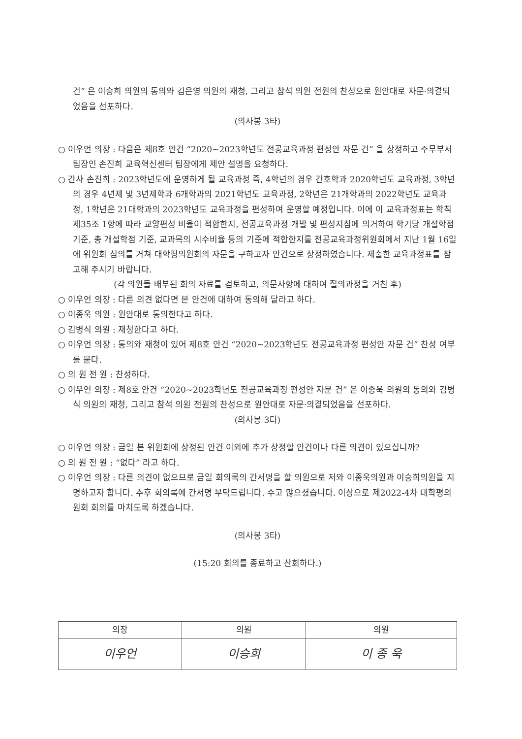건” 은 이승희 의원의 동의와 김은영 의원의 재청, 그리고 참석 의원 전원의 찬성으로 원안대로 자문·의결되었음을 선포하다.
(의사봉 3타)
○ 이우언 의장 : 다음은 제8호 안건 “2020~2023학년도 전공교육과정 편성안 자문 건” 을 상정하고 주무부서 팀장인 손진희 교육혁신센터 팀장에게 제안 설명을 요청하다.
○ 간사 손진희 : 2023학년도에 운영하게 될 교육과정 즉, 4학년의 경우 간호학과 2020학년도 교육과정, 3학년의 경우 4년제 및 3년제학과 6개학과의 2021학년도 교육과정, 2학년은 21개학과의 2022학년도 교육과정, 1학년은 21대학과의 2023학년도 교육과정을 편성하여 운영할 예정입니다. 이에 이 교육과정표는 학칙 제35조 1항에 따라 교양편성 비율이 적합한지, 전공교육과정 개발 및 편성지침에 의거하여 학기당 개설학점 기준, 총 개설학점 기준, 교과목의 시수비율 등의 기준에 적합한지를 전공교육과정위원회에서 지난 1월 16일에 위원회 심의를 거쳐 대학평의원회의 자문을 구하고자 안건으로 상정하였습니다. 제출한 교육과정표를 참고해 주시기 바랍니다.
(각 의원들 배부된 회의 자료를 검토하고, 의문사항에 대하여 질의과정을 거친 후)
○ 이우언 의장 : 다른 의견 없다면 본 안건에 대하여 동의해 달라고 하다.
○ 이종욱 의원 : 원안대로 동의한다고 하다.
○ 김병식 의원 : 재청한다고 하다.
○ 이우언 의장 : 동의와 재청이 있어 제8호 안건 “2020~2023학년도 전공교육과정 편성안 자문 건” 찬성 여부를 묻다.
○ 의 원 전 원 : 찬성하다.
○ 이우언 의장 : 제8호 안건 “2020~2023학년도 전공교육과정 편성안 자문 건” 은 이종욱 의원의 동의와 김병식 의원의 재청, 그리고 참석 의원 전원의 찬성으로 원안대로 자문·의결되었음을 선포하다.
(의사봉 3타)
○ 이우언 의장 : 금일 본 위원회에 상정된 안건 이외에 추가 상정할 안건이나 다른 의견이 있으십니까?
○ 의 원 전 원 : “없다” 라고 하다.
○ 이우언 의장 : 다른 의견이 없으므로 금일 회의록의 간서명을 할 의원으로 저와 이종욱의원과 이승희의원을 지명하고자 합니다. 추후 회의록에 간서명 부탁드립니다. 수고 많으셨습니다. 이상으로 제2022-4차 대학평의원회 회의를 마치도록 하겠습니다.
(의사봉 3타)
(15:20 회의를 종료하고 산회하다.)
| 의장 | 의원 | 의원 |
| --- | --- | --- |
| 이우언 | 이승희 | 이 종 욱 |